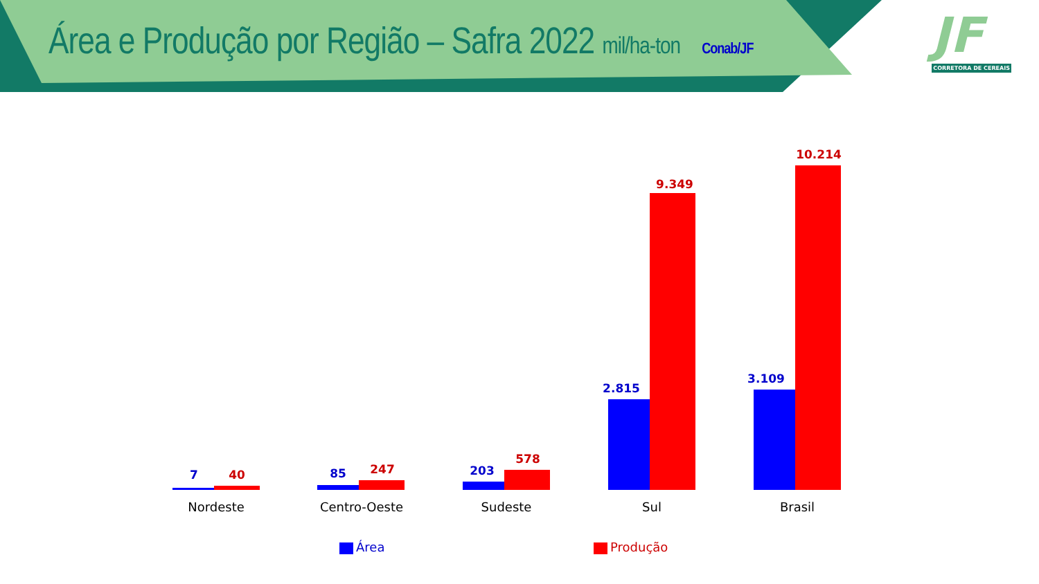Área e Produção por Região – Safra 2022 mil/ha-ton Conab/JF
JF
CORRETORA DE CEREAIS
7 40 85 247 203
578
2.815
9.349
3.109
10.214
Nordeste Centro-Oeste Sudeste Sul Brasil
Área Produção